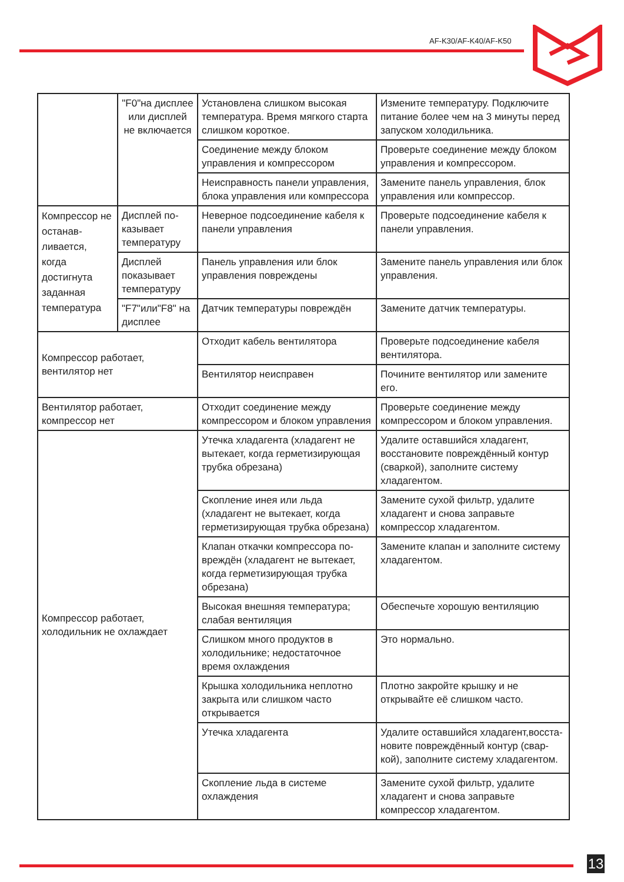AF-K30/AF-K40/AF-K50
| | "F0"на дисплее или дисплей не включается | Установлена слишком высокая температура. Время мягкого старта слишком короткое. | Измените температуру. Подключите питание более чем на 3 минуты перед запуском холодильника. |
| | | Соединение между блоком управления и компрессором | Проверьте соединение между блоком управления и компрессором. |
| | | Неисправность панели управления, блока управления или компрессора | Замените панель управления, блок управления или компрессор. |
| Компрессор не останав-ливается, когда достигнута заданная температура | Дисплей по-казывает температуру | Неверное подсоединение кабеля к панели управления | Проверьте подсоединение кабеля к панели управления. |
| | Дисплей показывает температуру | Панель управления или блок управления повреждены | Замените панель управления или блок управления. |
| | "F7"или"F8" на дисплее | Датчик температуры повреждён | Замените датчик температуры. |
| Компрессор работает, вентилятор нет | | Отходит кабель вентилятора | Проверьте подсоединение кабеля вентилятора. |
| | | Вентилятор неисправен | Почините вентилятор или замените его. |
| Вентилятор работает, компрессор нет | | Отходит соединение между компрессором и блоком управления | Проверьте соединение между компрессором и блоком управления. |
| Компрессор работает, холодильник не охлаждает | | Утечка хладагента (хладагент не вытекает, когда герметизирующая трубка обрезана) | Удалите оставшийся хладагент, восстановите повреждённый контур (сваркой), заполните систему хладагентом. |
| | | Скопление инея или льда (хладагент не вытекает, когда герметизирующая трубка обрезана) | Замените сухой фильтр, удалите хладагент и снова заправьте компрессор хладагентом. |
| | | Клапан откачки компрессора по-вреждён (хладагент не вытекает, когда герметизирующая трубка обрезана) | Замените клапан и заполните систему хладагентом. |
| | | Высокая внешняя температура; слабая вентиляция | Обеспечьте хорошую вентиляцию |
| | | Слишком много продуктов в холодильнике; недостаточное время охлаждения | Это нормально. |
| | | Крышка холодильника неплотно закрыта или слишком часто открывается | Плотно закройте крышку и не открывайте её слишком часто. |
| | | Утечка хладагента | Удалите оставшийся хладагент,восста-новите повреждённый контур (свар-кой), заполните систему хладагентом. |
| | | Скопление льда в системе охлаждения | Замените сухой фильтр, удалите хладагент и снова заправьте компрессор хладагентом. |
13